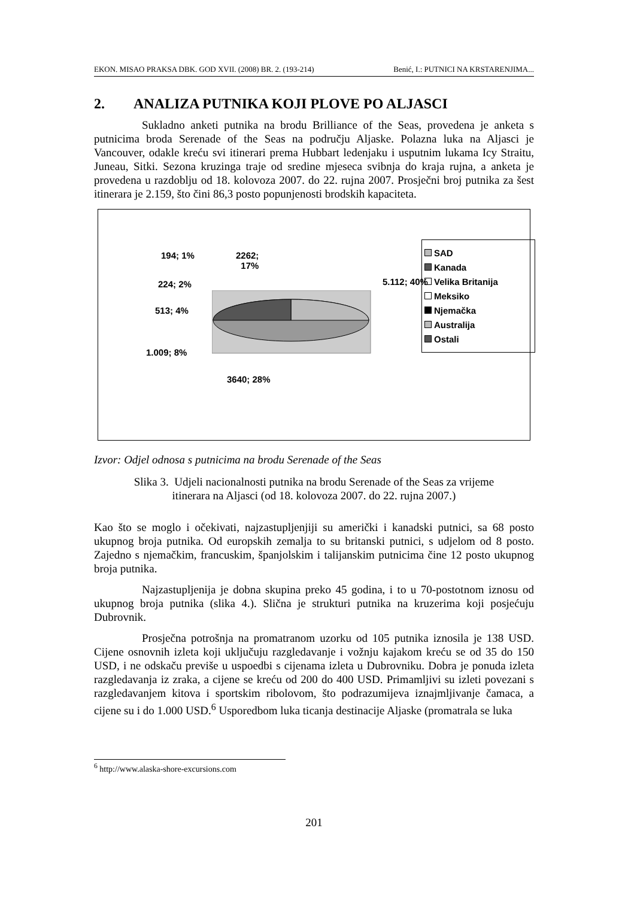EKON. MISAO PRAKSA DBK. GOD XVII. (2008) BR. 2. (193-214) Benić, I.: PUTNICI NA KRSTARENJIMA...
2. ANALIZA PUTNIKA KOJI PLOVE PO ALJASCI
Sukladno anketi putnika na brodu Brilliance of the Seas, provedena je anketa s putnicima broda Serenade of the Seas na području Aljaske. Polazna luka na Aljasci je Vancouver, odakle kreću svi itinerari prema Hubbart ledenjaku i usputnim lukama Icy Straitu, Juneau, Sitki. Sezona kruzinga traje od sredine mjeseca svibnja do kraja rujna, a anketa je provedena u razdoblju od 18. kolovoza 2007. do 22. rujna 2007. Prosječni broj putnika za šest itinerara je 2.159, što čini 86,3 posto popunjenosti brodskih kapaciteta.
194; 1%
2262;
17%
224; 2% 5.112; 40%
513; 4%
1.009; 8%
3640; 28%
SAD
Kanada
Velika Britanija
Meksiko
Njemačka
Australija
Ostali
Izvor: Odjel odnosa s putnicima na brodu Serenade of the Seas
Slika 3. Udjeli nacionalnosti putnika na brodu Serenade of the Seas za vrijeme
itinerara na Aljasci (od 18. kolovoza 2007. do 22. rujna 2007.)
Kao što se moglo i očekivati, najzastupljenjiji su američki i kanadski putnici, sa 68 posto ukupnog broja putnika. Od europskih zemalja to su britanski putnici, s udjelom od 8 posto. Zajedno s njemačkim, francuskim, španjolskim i talijanskim putnicima čine 12 posto ukupnog broja putnika.
Najzastupljenija je dobna skupina preko 45 godina, i to u 70-postotnom iznosu od ukupnog broja putnika (slika 4.). Slična je strukturi putnika na kruzerima koji posjećuju Dubrovnik.
Prosječna potrošnja na promatranom uzorku od 105 putnika iznosila je 138 USD. Cijene osnovnih izleta koji uključuju razgledavanje i vožnju kajakom kreću se od 35 do 150 USD, i ne odskaču previše u uspoedbi s cijenama izleta u Dubrovniku. Dobra je ponuda izleta razgledavanja iz zraka, a cijene se kreću od 200 do 400 USD. Primamljivi su izleti povezani s razgledavanjem kitova i sportskim ribolovom, što podrazumijeva iznajmljivanje čamaca, a cijene su i do 1.000 USD.<sup>6</sup> Usporedbom luka ticanja destinacije Aljaske (promatrala se luka
<sup>6</sup> http://www.alaska-shore-excursions.com
201